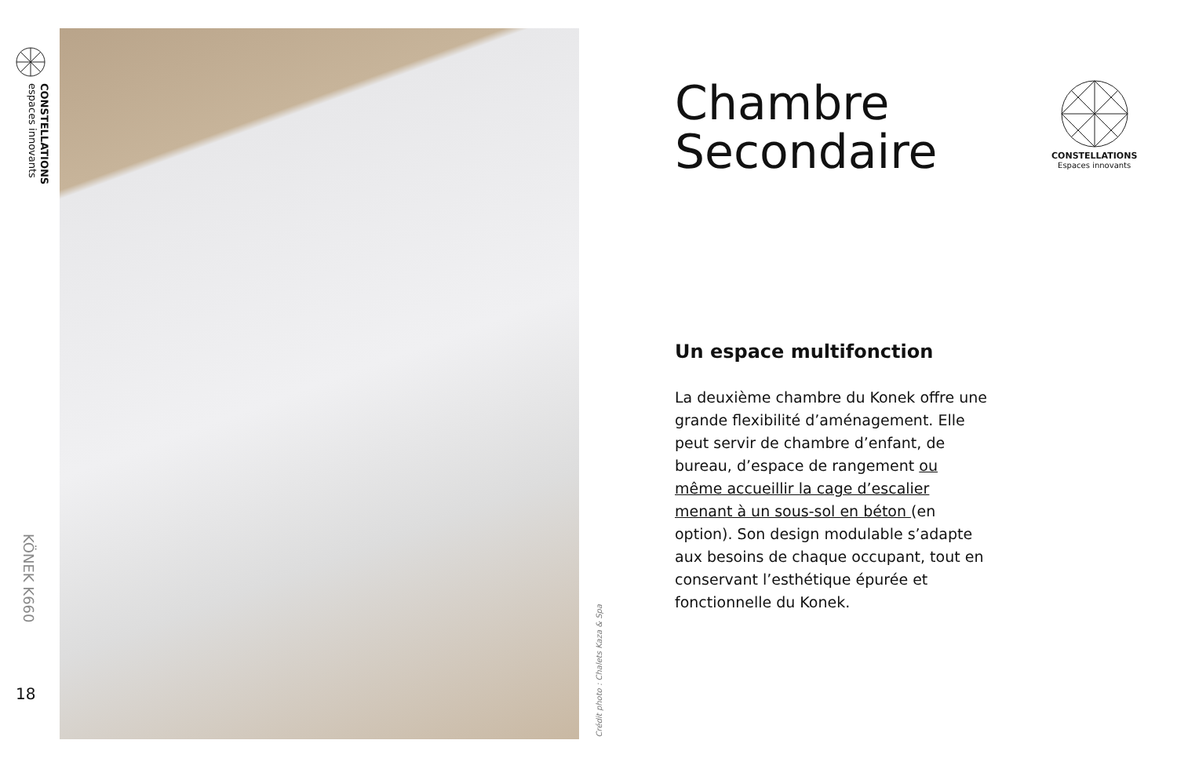CONSTELLATIONS
espaces innovants
KÖNEK K660
18
Crédit photo : Chalets Kaza & Spa
Chambre
Secondaire
Un espace multifonction
La deuxième chambre du Konek offre une grande flexibilité d’aménagement. Elle peut servir de chambre d’enfant, de bureau, d’espace de rangement ou même accueillir la cage d’escalier menant à un sous-sol en béton (en option). Son design modulable s’adapte aux besoins de chaque occupant, tout en conservant l’esthétique épurée et fonctionnelle du Konek.
CONSTELLATIONS
Espaces innovants